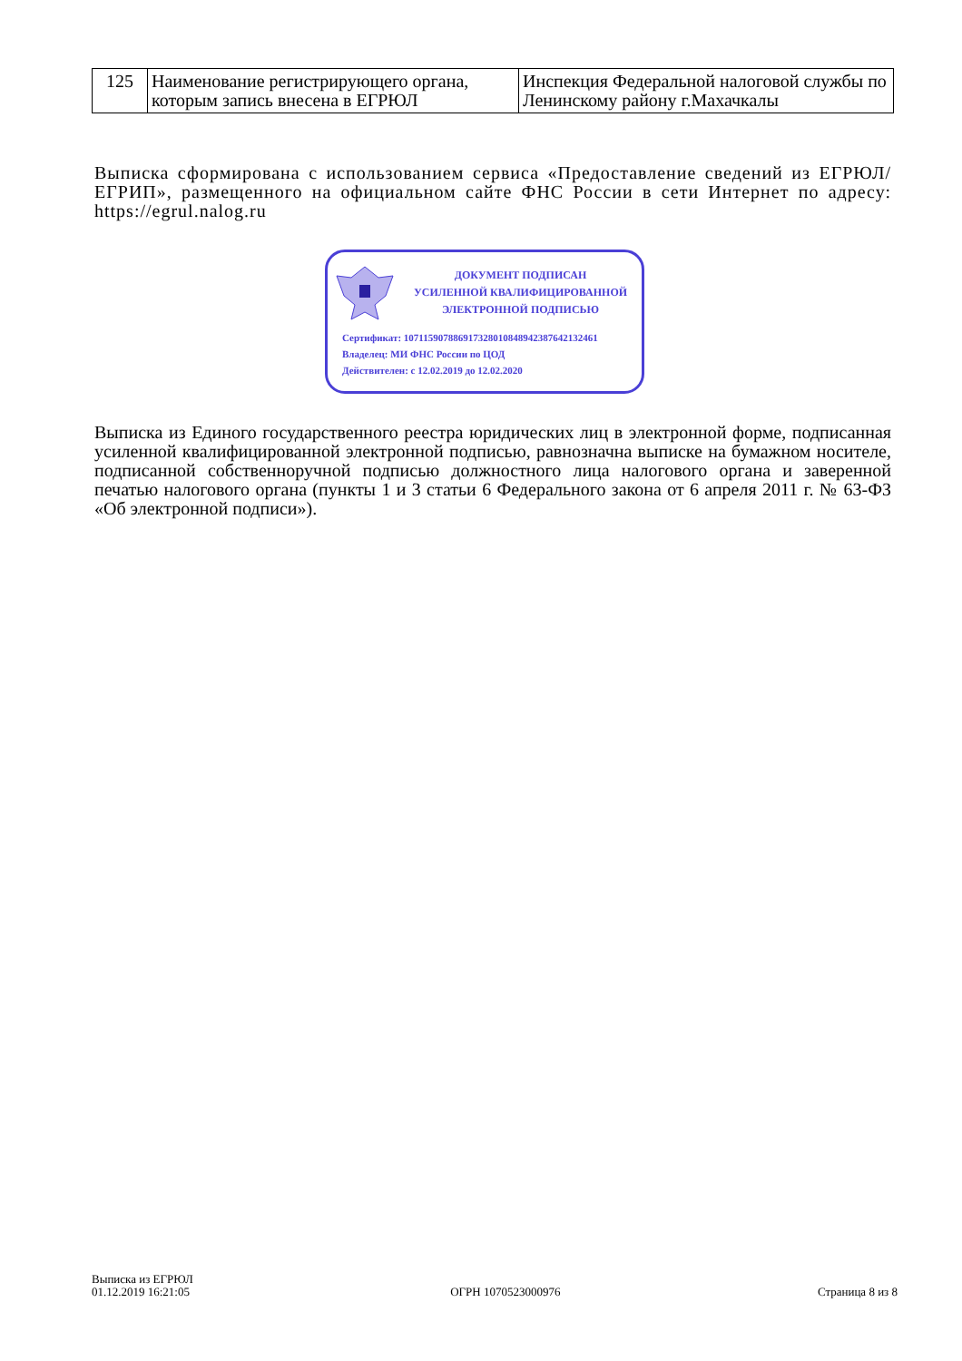| 125 | Наименование регистрирующего органа, которым запись внесена в ЕГРЮЛ | Инспекция Федеральной налоговой службы по Ленинскому району г.Махачкалы |
Выписка сформирована с использованием сервиса «Предоставление сведений из ЕГРЮЛ/ЕГРИП», размещенного на официальном сайте ФНС России в сети Интернет по адресу: https://egrul.nalog.ru
ДОКУМЕНТ ПОДПИСАН
УСИЛЕННОЙ КВАЛИФИЦИРОВАННОЙ
ЭЛЕКТРОННОЙ ПОДПИСЬЮ
Сертификат: 107115907886917328010848942387642132461
Владелец: МИ ФНС России по ЦОД
Действителен: с 12.02.2019 до 12.02.2020
Выписка из Единого государственного реестра юридических лиц в электронной форме, подписанная усиленной квалифицированной электронной подписью, равнозначна выписке на бумажном носителе, подписанной собственноручной подписью должностного лица налогового органа и заверенной печатью налогового органа (пункты 1 и 3 статьи 6 Федерального закона от 6 апреля 2011 г. № 63-ФЗ «Об электронной подписи»).
Выписка из ЕГРЮЛ
01.12.2019 16:21:05
ОГРН 1070523000976
Страница 8 из 8